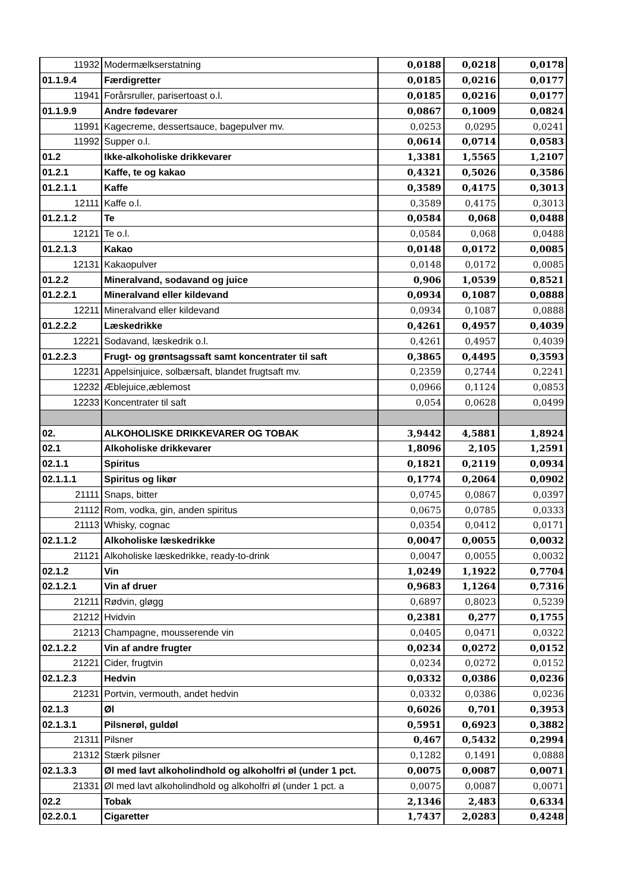| 11932 | Modermælkserstatning | 0,0188 | 0,0218 | 0,0178 |
| 01.1.9.4 | Færdigretter | 0,0185 | 0,0216 | 0,0177 |
| 11941 | Forårsruller, parisertoast o.l. | 0,0185 | 0,0216 | 0,0177 |
| 01.1.9.9 | Andre fødevarer | 0,0867 | 0,1009 | 0,0824 |
| 11991 | Kagecreme, dessertsauce, bagepulver mv. | 0,0253 | 0,0295 | 0,0241 |
| 11992 | Supper o.l. | 0,0614 | 0,0714 | 0,0583 |
| 01.2 | Ikke-alkoholiske drikkevarer | 1,3381 | 1,5565 | 1,2107 |
| 01.2.1 | Kaffe, te og kakao | 0,4321 | 0,5026 | 0,3586 |
| 01.2.1.1 | Kaffe | 0,3589 | 0,4175 | 0,3013 |
| 12111 | Kaffe o.l. | 0,3589 | 0,4175 | 0,3013 |
| 01.2.1.2 | Te | 0,0584 | 0,068 | 0,0488 |
| 12121 | Te o.l. | 0,0584 | 0,068 | 0,0488 |
| 01.2.1.3 | Kakao | 0,0148 | 0,0172 | 0,0085 |
| 12131 | Kakaopulver | 0,0148 | 0,0172 | 0,0085 |
| 01.2.2 | Mineralvand, sodavand og juice | 0,906 | 1,0539 | 0,8521 |
| 01.2.2.1 | Mineralvand eller kildevand | 0,0934 | 0,1087 | 0,0888 |
| 12211 | Mineralvand eller kildevand | 0,0934 | 0,1087 | 0,0888 |
| 01.2.2.2 | Læskedrikke | 0,4261 | 0,4957 | 0,4039 |
| 12221 | Sodavand, læskedrik o.l. | 0,4261 | 0,4957 | 0,4039 |
| 01.2.2.3 | Frugt- og grøntsagssaft samt koncentrater til saft | 0,3865 | 0,4495 | 0,3593 |
| 12231 | Appelsinjuice, solbærsaft, blandet frugtsaft mv. | 0,2359 | 0,2744 | 0,2241 |
| 12232 | Æblejuice,æblemost | 0,0966 | 0,1124 | 0,0853 |
| 12233 | Koncentrater til saft | 0,054 | 0,0628 | 0,0499 |
| 02. | ALKOHOLISKE DRIKKEVARER OG TOBAK | 3,9442 | 4,5881 | 1,8924 |
| 02.1 | Alkoholiske drikkevarer | 1,8096 | 2,105 | 1,2591 |
| 02.1.1 | Spiritus | 0,1821 | 0,2119 | 0,0934 |
| 02.1.1.1 | Spiritus og likør | 0,1774 | 0,2064 | 0,0902 |
| 21111 | Snaps, bitter | 0,0745 | 0,0867 | 0,0397 |
| 21112 | Rom, vodka, gin, anden spiritus | 0,0675 | 0,0785 | 0,0333 |
| 21113 | Whisky, cognac | 0,0354 | 0,0412 | 0,0171 |
| 02.1.1.2 | Alkoholiske læskedrikke | 0,0047 | 0,0055 | 0,0032 |
| 21121 | Alkoholiske læskedrikke, ready-to-drink | 0,0047 | 0,0055 | 0,0032 |
| 02.1.2 | Vin | 1,0249 | 1,1922 | 0,7704 |
| 02.1.2.1 | Vin af druer | 0,9683 | 1,1264 | 0,7316 |
| 21211 | Rødvin, gløgg | 0,6897 | 0,8023 | 0,5239 |
| 21212 | Hvidvin | 0,2381 | 0,277 | 0,1755 |
| 21213 | Champagne, mousserende vin | 0,0405 | 0,0471 | 0,0322 |
| 02.1.2.2 | Vin af andre frugter | 0,0234 | 0,0272 | 0,0152 |
| 21221 | Cider, frugtvin | 0,0234 | 0,0272 | 0,0152 |
| 02.1.2.3 | Hedvin | 0,0332 | 0,0386 | 0,0236 |
| 21231 | Portvin, vermouth, andet hedvin | 0,0332 | 0,0386 | 0,0236 |
| 02.1.3 | Øl | 0,6026 | 0,701 | 0,3953 |
| 02.1.3.1 | Pilsnerøl, guldøl | 0,5951 | 0,6923 | 0,3882 |
| 21311 | Pilsner | 0,467 | 0,5432 | 0,2994 |
| 21312 | Stærk pilsner | 0,1282 | 0,1491 | 0,0888 |
| 02.1.3.3 | Øl med lavt alkoholindhold og alkoholfri øl (under 1 pct. | 0,0075 | 0,0087 | 0,0071 |
| 21331 | Øl med lavt alkoholindhold og alkoholfri øl (under 1 pct. a | 0,0075 | 0,0087 | 0,0071 |
| 02.2 | Tobak | 2,1346 | 2,483 | 0,6334 |
| 02.2.0.1 | Cigaretter | 1,7437 | 2,0283 | 0,4248 |